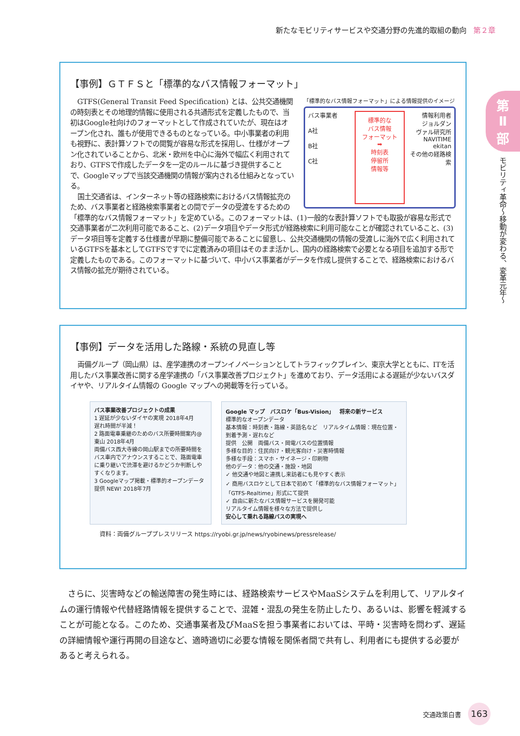新たなモビリティサービスや交通分野の先進的取組の動向 第２章
第
Ⅱ
部
モビリティ革命〜移動が変わる、変革元年〜
【事例】ＧＴＦＳと「標準的なバス情報フォーマット」
「標準的なバス情報フォーマット」による情報提供のイメージ
バス事業者
A社
B社
C社
標準的な
バス情報
フォーマット
➡
時刻表
停留所
情報等
情報利用者
ジョルダン
ヴァル研究所
NAVITIME
ekitan
その他の経路検索
GTFS(General Transit Feed Specification) とは、公共交通機関の時刻表とその地理的情報に使用される共通形式を定義したもので、当初はGoogle社向けのフォーマットとして作成されていたが、現在はオープン化され、誰もが使用できるものとなっている。中小事業者の利用も視野に、表計算ソフトでの閲覧が容易な形式を採用し、仕様がオープン化されていることから、北米・欧州を中心に海外で幅広く利用されており、GTFSで作成したデータを一定のルールに基づき提供することで、Googleマップで当該交通機関の情報が案内される仕組みとなっている。
国土交通省は、インターネット等の経路検索におけるバス情報拡充のため、バス事業者と経路検索事業者との間でデータの受渡をするための「標準的なバス情報フォーマット」を定めている。このフォーマットは、(1)一般的な表計算ソフトでも取扱が容易な形式で交通事業者が二次利用可能であること、(2)データ項目やデータ形式が経路検索に利用可能なことが確認されていること、(3)データ項目等を定義する仕様書が早期に整備可能であることに留意し、公共交通機関の情報の受渡しに海外で広く利用されているGTFSを基本としてGTFSですでに定義済みの項目はそのまま活かし、国内の経路検索で必要となる項目を追加する形で定義したものである。このフォーマットに基づいて、中小バス事業者がデータを作成し提供することで、経路検索におけるバス情報の拡充が期待されている。
【事例】データを活用した路線・系統の見直し等
両備グループ（岡山県）は、産学連携のオープンイノベーションとしてトラフィックブレイン、東京大学とともに、ITを活用したバス事業改善に関する産学連携の「バス事業改善プロジェクト」を進めており、データ活用による遅延が少ないバスダイヤや、リアルタイム情報の Google マップへの掲載等を行っている。
バス事業改善プロジェクトの成果
1 遅延が少ないダイヤの実現 2018年4月
遅れ時間が半減！
2 路面電車乗継のためのバス所要時間案内@東山 2018年4月
両備バス西大寺線の岡山駅までの所要時間をバス車内でアナウンスすることで、路面電車に乗り継いで渋滞を避けるかどうか判断しやすくなります。
3 Googleマップ掲載・標準的オープンデータ提供 NEW! 2018年7月
Google マップ　バスロケ「Bus-Vision」　将来の新サービス
標準的なオープンデータ
基本情報：時刻表・路線・英語名など　リアルタイム情報：現在位置・到着予測・遅れなど
提供　公開　両備バス・岡電バスの位置情報
多様な目的：住民向け・観光客向け・災害時情報
多様な手段：スマホ・サイネージ・印刷物
他のデータ：他の交通・施設・地図
✓ 他交通や地図と連携し来訪者にも見やすく表示
✓ 商用バスロケとして日本で初めて「標準的なバス情報フォーマット」「GTFS-Realtime」形式にて提供
✓ 自由に新たなバス情報サービスを開発可能
リアルタイム情報を様々な方法で提供し
安心して乗れる路線バスの実現へ
資料：両備グループプレスリリース https://ryobi.gr.jp/news/ryobinews/pressrelease/
さらに、災害時などの輸送障害の発生時には、経路検索サービスやMaaSシステムを利用して、リアルタイムの運行情報や代替経路情報を提供することで、混雑・混乱の発生を防止したり、あるいは、影響を軽減することが可能となる。このため、交通事業者及びMaaSを担う事業者においては、平時・災害時を問わず、遅延の詳細情報や運行再開の目途など、適時適切に必要な情報を関係者間で共有し、利用者にも提供する必要があると考えられる。
交通政策白書 163